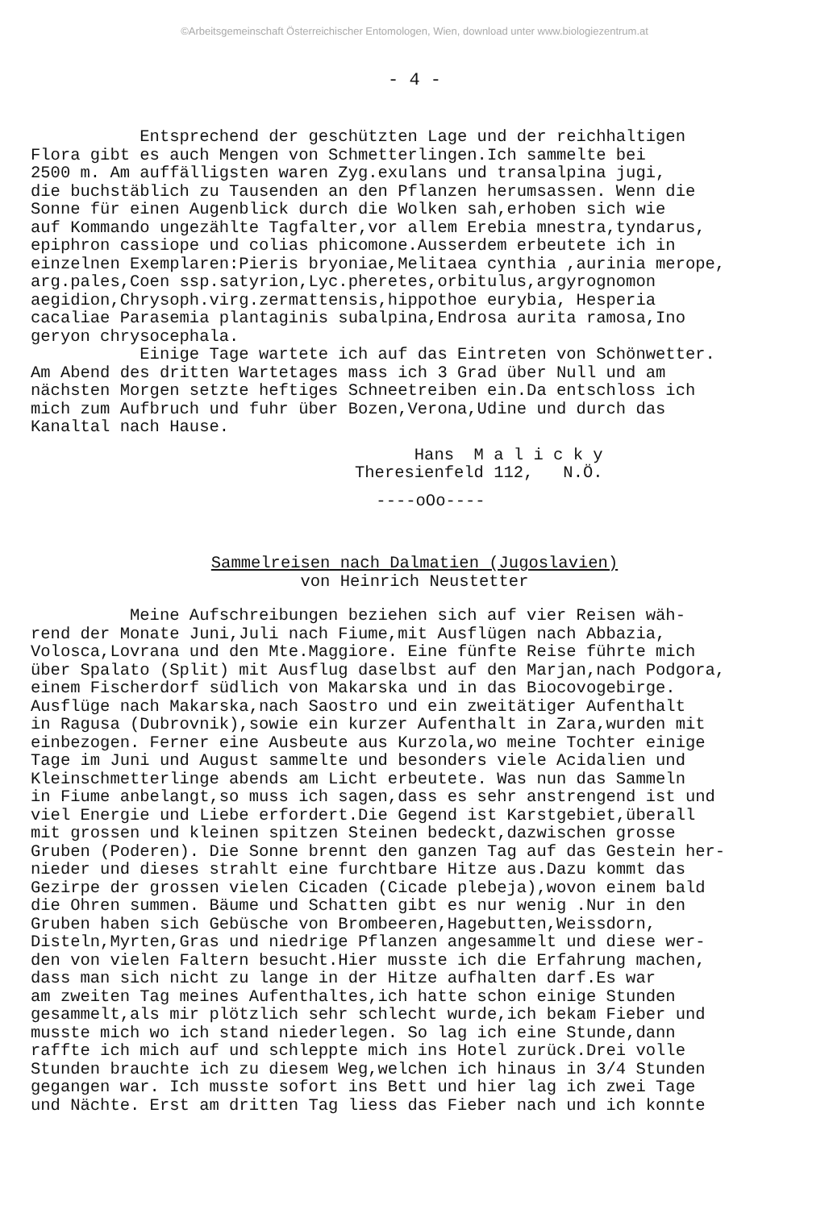©Arbeitsgemeinschaft Österreichischer Entomologen, Wien, download unter www.biologiezentrum.at
- 4 -
Entsprechend der geschützten Lage und der reichhaltigen Flora gibt es auch Mengen von Schmetterlingen.Ich sammelte bei 2500 m. Am auffälligsten waren Zyg.exulans und transalpina jugi, die buchstäblich zu Tausenden an den Pflanzen herumsassen. Wenn die Sonne für einen Augenblick durch die Wolken sah,erhoben sich wie auf Kommando ungezählte Tagfalter,vor allem Erebia mnestra,tyndarus, epiphron cassiope und colias phicomone.Ausserdem erbeutete ich in einzelnen Exemplaren:Pieris bryoniae,Melitaea cynthia ,aurinia merope, arg.pales,Coen ssp.satyrion,Lyc.pheretes,orbitulus,argyrognomon aegidion,Chrysoph.virg.zermattensis,hippothoe eurybia, Hesperia cacaliae Parasemia plantaginis subalpina,Endrosa aurita ramosa,Ino geryon chrysocephala. Einige Tage wartete ich auf das Eintreten von Schönwetter. Am Abend des dritten Wartetages mass ich 3 Grad über Null und am nächsten Morgen setzte heftiges Schneetreiben ein.Da entschloss ich mich zum Aufbruch und fuhr über Bozen,Verona,Udine und durch das Kanaltal nach Hause.
Hans M a l i c k y Theresienfeld 112, N.Ö.
----oOo----
Sammelreisen nach Dalmatien (Jugoslavien)
von Heinrich Neustetter
Meine Aufschreibungen beziehen sich auf vier Reisen wäh- rend der Monate Juni,Juli nach Fiume,mit Ausflügen nach Abbazia, Volosca,Lovrana und den Mte.Maggiore. Eine fünfte Reise führte mich über Spalato (Split) mit Ausflug daselbst auf den Marjan,nach Podgora, einem Fischerdorf südlich von Makarska und in das Biocovogebirge. Ausflüge nach Makarska,nach Saostro und ein zweitätiger Aufenthalt in Ragusa (Dubrovnik),sowie ein kurzer Aufenthalt in Zara,wurden mit einbezogen. Ferner eine Ausbeute aus Kurzola,wo meine Tochter einige Tage im Juni und August sammelte und besonders viele Acidalien und Kleinschmetterlinge abends am Licht erbeutete. Was nun das Sammeln in Fiume anbelangt,so muss ich sagen,dass es sehr anstrengend ist und viel Energie und Liebe erfordert.Die Gegend ist Karstgebiet,überall mit grossen und kleinen spitzen Steinen bedeckt,dazwischen grosse Gruben (Poderen). Die Sonne brennt den ganzen Tag auf das Gestein her- nieder und dieses strahlt eine furchtbare Hitze aus.Dazu kommt das Gezirpe der grossen vielen Cicaden (Cicade plebeja),wovon einem bald die Ohren summen. Bäume und Schatten gibt es nur wenig .Nur in den Gruben haben sich Gebüsche von Brombeeren,Hagebutten,Weissdorn, Disteln,Myrten,Gras und niedrige Pflanzen angesammelt und diese wer- den von vielen Faltern besucht.Hier musste ich die Erfahrung machen, dass man sich nicht zu lange in der Hitze aufhalten darf.Es war am zweiten Tag meines Aufenthaltes,ich hatte schon einige Stunden gesammelt,als mir plötzlich sehr schlecht wurde,ich bekam Fieber und musste mich wo ich stand niederlegen. So lag ich eine Stunde,dann raffte ich mich auf und schleppte mich ins Hotel zurück.Drei volle Stunden brauchte ich zu diesem Weg,welchen ich hinaus in 3/4 Stunden gegangen war. Ich musste sofort ins Bett und hier lag ich zwei Tage und Nächte. Erst am dritten Tag liess das Fieber nach und ich konnte